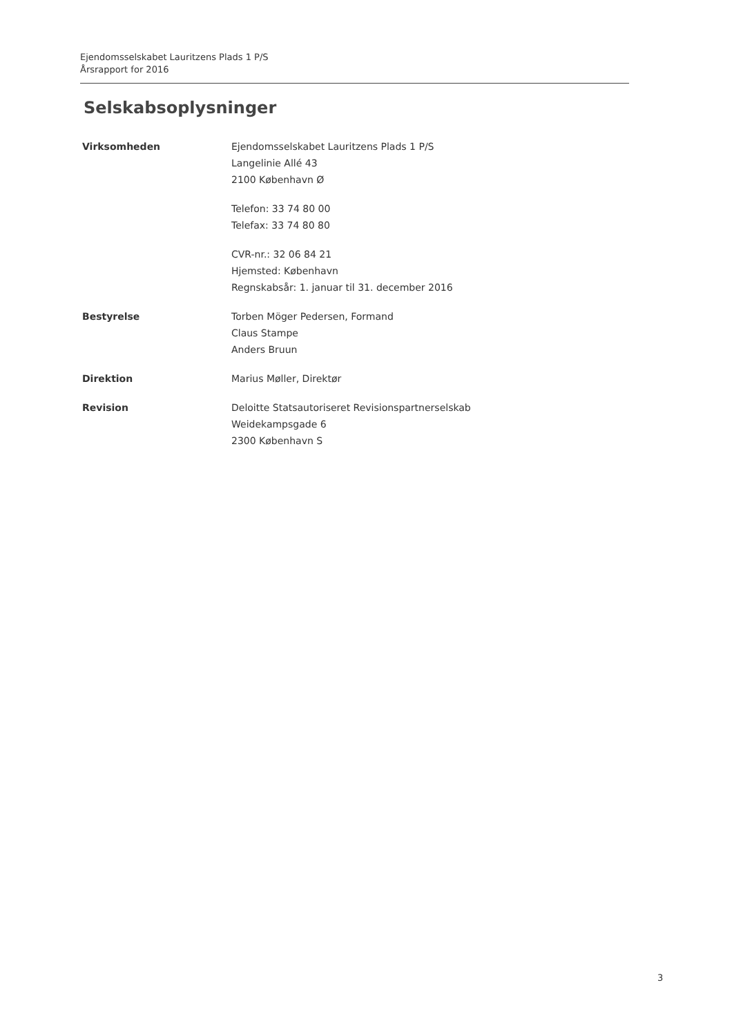Ejendomsselskabet Lauritzens Plads 1 P/S
Årsrapport for 2016
Selskabsoplysninger
Virksomheden Ejendomsselskabet Lauritzens Plads 1 P/S
Langelinie Allé 43
2100 København Ø
Telefon: 33 74 80 00
Telefax: 33 74 80 80
CVR-nr.: 32 06 84 21
Hjemsted: København
Regnskabsår: 1. januar til 31. december 2016
Bestyrelse Torben Möger Pedersen, Formand
Claus Stampe
Anders Bruun
Direktion Marius Møller, Direktør
Revision Deloitte Statsautoriseret Revisionspartnerselskab
Weidekampsgade 6
2300 København S
3